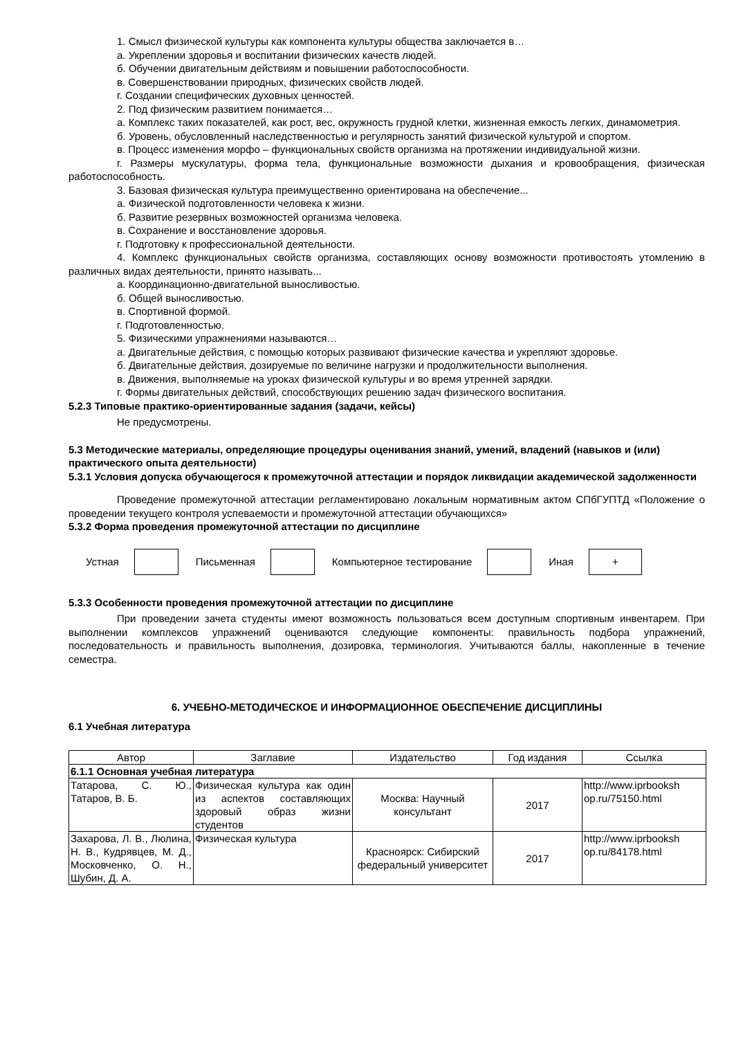1. Смысл физической культуры как компонента культуры общества заключается в…
а. Укреплении здоровья и воспитании физических качеств людей.
б. Обучении двигательным действиям и повышении работоспособности.
в. Совершенствовании природных, физических свойств людей.
г. Создании специфических духовных ценностей.
2. Под физическим развитием понимается…
а. Комплекс таких показателей, как рост, вес, окружность грудной клетки, жизненная емкость легких, динамометрия.
б. Уровень, обусловленный наследственностью и регулярность занятий физической культурой и спортом.
в. Процесс изменения морфо – функциональных свойств организма на протяжении индивидуальной жизни.
г. Размеры мускулатуры, форма тела, функциональные возможности дыхания и кровообращения, физическая работоспособность.
3. Базовая физическая культура преимущественно ориентирована на обеспечение...
а. Физической подготовленности человека к жизни.
б. Развитие резервных возможностей организма человека.
в. Сохранение и восстановление здоровья.
г. Подготовку к профессиональной деятельности.
4. Комплекс функциональных свойств организма, составляющих основу возможности противостоять утомлению в различных видах деятельности, принято называть...
а. Координационно-двигательной выносливостью.
б. Общей выносливостью.
в. Спортивной формой.
г. Подготовленностью.
5. Физическими упражнениями называются…
а. Двигательные действия, с помощью которых развивают физические качества и укрепляют здоровье.
б. Двигательные действия, дозируемые по величине нагрузки и продолжительности выполнения.
в. Движения, выполняемые на уроках физической культуры и во время утренней зарядки.
г. Формы двигательных действий, способствующих решению задач физического воспитания.
5.2.3 Типовые практико-ориентированные задания (задачи, кейсы)
Не предусмотрены.
5.3 Методические материалы, определяющие процедуры оценивания знаний, умений, владений (навыков и (или) практического опыта деятельности)
5.3.1 Условия допуска обучающегося к промежуточной аттестации и порядок ликвидации академической задолженности
Проведение промежуточной аттестации регламентировано локальным нормативным актом СПбГУПТД «Положение о проведении текущего контроля успеваемости и промежуточной аттестации обучающихся»
5.3.2 Форма проведения промежуточной аттестации по дисциплине
Устная Письменная Компьютерное тестирование Иная
+
5.3.3 Особенности проведения промежуточной аттестации по дисциплине
При проведении зачета студенты имеют возможность пользоваться всем доступным спортивным инвентарем. При выполнении комплексов упражнений оцениваются следующие компоненты: правильность подбора упражнений, последовательность и правильность выполнения, дозировка, терминология. Учитываются баллы, накопленные в течение семестра.
6. УЧЕБНО-МЕТОДИЧЕСКОЕ И ИНФОРМАЦИОННОЕ ОБЕСПЕЧЕНИЕ ДИСЦИПЛИНЫ
6.1 Учебная литература
| Автор | Заглавие | Издательство | Год издания | Ссылка |
| --- | --- | --- | --- | --- |
| 6.1.1 Основная учебная литература | | | | |
| Татарова, С. Ю., Татаров, В. Б. | Физическая культура как один из аспектов составляющих здоровый образ жизни студентов | Москва: Научный консультант | 2017 | http://www.iprbooksh op.ru/75150.html |
| Захарова, Л. В., Люлина, Н. В., Кудрявцев, М. Д., Московченко, О. Н., Шубин, Д. А. | Физическая культура | Красноярск: Сибирский федеральный университет | 2017 | http://www.iprbooksh op.ru/84178.html |